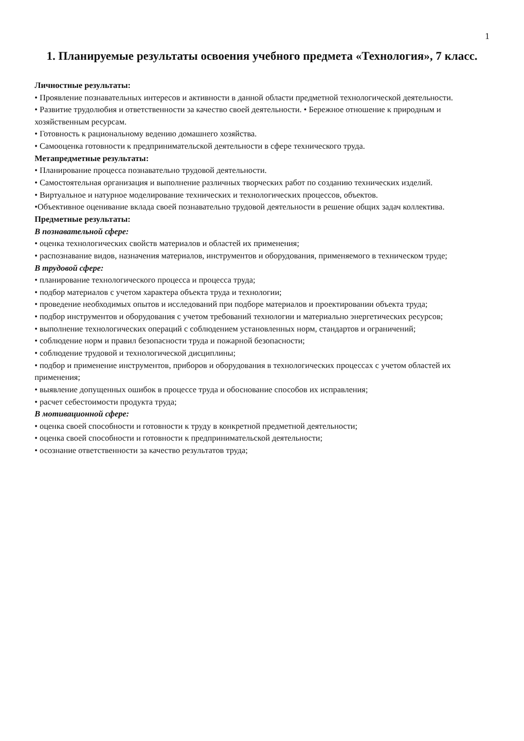1
1. Планируемые результаты освоения учебного предмета «Технология», 7 класс.
Личностные результаты:
• Проявление познавательных интересов и активности в данной области предметной технологической деятельности.
• Развитие трудолюбия и ответственности за качество своей деятельности. • Бережное отношение к природным и хозяйственным ресурсам.
• Готовность к рациональному ведению домашнего хозяйства.
• Самооценка готовности к предпринимательской деятельности в сфере технического труда.
Метапредметные результаты:
• Планирование процесса познавательно трудовой деятельности.
• Самостоятельная организация и выполнение различных творческих работ по созданию технических изделий.
• Виртуальное и натурное моделирование технических и технологических процессов, объектов.
•Объективное оценивание вклада своей познавательно трудовой деятельности в решение общих задач коллектива.
Предметные результаты:
В познавательной сфере:
• оценка технологических свойств материалов и областей их применения;
• распознавание видов, назначения материалов, инструментов и оборудования, применяемого в техническом труде;
В трудовой сфере:
• планирование технологического процесса и процесса труда;
• подбор материалов с учетом характера объекта труда и технологии;
• проведение необходимых опытов и исследований при подборе материалов и проектировании объекта труда;
• подбор инструментов и оборудования с учетом требований технологии и материально энергетических ресурсов;
• выполнение технологических операций с соблюдением установленных норм, стандартов и ограничений;
• соблюдение норм и правил безопасности труда и пожарной безопасности;
• соблюдение трудовой и технологической дисциплины;
• подбор и применение инструментов, приборов и оборудования в технологических процессах с учетом областей их применения;
• выявление допущенных ошибок в процессе труда и обоснование способов их исправления;
• расчет себестоимости продукта труда;
В мотивационной сфере:
• оценка своей способности и готовности к труду в конкретной предметной деятельности;
• оценка своей способности и готовности к предпринимательской деятельности;
• осознание ответственности за качество результатов труда;